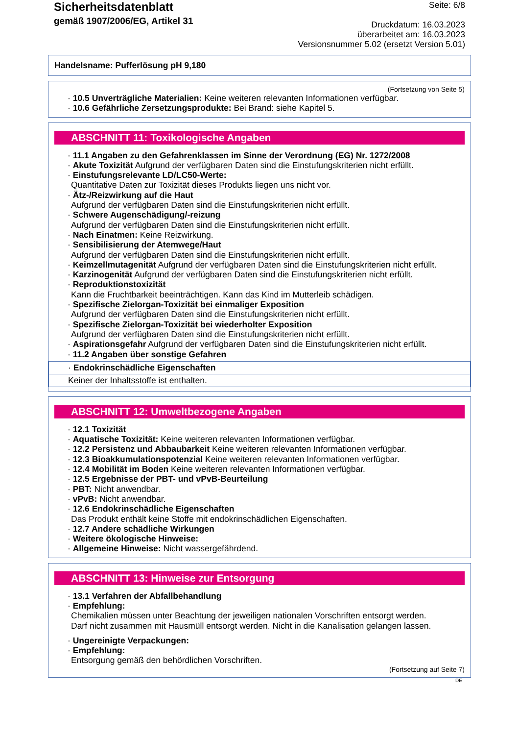Sicherheitsdatenblatt
gemäß 1907/2006/EG, Artikel 31
Seite: 6/8
Druckdatum: 16.03.2023
überarbeitet am: 16.03.2023
Versionsnummer 5.02 (ersetzt Version 5.01)
Handelsname: Pufferlösung pH 9,180
(Fortsetzung von Seite 5)
· 10.5 Unverträgliche Materialien: Keine weiteren relevanten Informationen verfügbar.
· 10.6 Gefährliche Zersetzungsprodukte: Bei Brand: siehe Kapitel 5.
ABSCHNITT 11: Toxikologische Angaben
· 11.1 Angaben zu den Gefahrenklassen im Sinne der Verordnung (EG) Nr. 1272/2008
· Akute Toxizität Aufgrund der verfügbaren Daten sind die Einstufungskriterien nicht erfüllt.
· Einstufungsrelevante LD/LC50-Werte:
Quantitative Daten zur Toxizität dieses Produkts liegen uns nicht vor.
· Ätz-/Reizwirkung auf die Haut
Aufgrund der verfügbaren Daten sind die Einstufungskriterien nicht erfüllt.
· Schwere Augenschädigung/-reizung
Aufgrund der verfügbaren Daten sind die Einstufungskriterien nicht erfüllt.
· Nach Einatmen: Keine Reizwirkung.
· Sensibilisierung der Atemwege/Haut
Aufgrund der verfügbaren Daten sind die Einstufungskriterien nicht erfüllt.
· Keimzellmutagenität Aufgrund der verfügbaren Daten sind die Einstufungskriterien nicht erfüllt.
· Karzinogenität Aufgrund der verfügbaren Daten sind die Einstufungskriterien nicht erfüllt.
· Reproduktionstoxizität
Kann die Fruchtbarkeit beeinträchtigen. Kann das Kind im Mutterleib schädigen.
· Spezifische Zielorgan-Toxizität bei einmaliger Exposition
Aufgrund der verfügbaren Daten sind die Einstufungskriterien nicht erfüllt.
· Spezifische Zielorgan-Toxizität bei wiederholter Exposition
Aufgrund der verfügbaren Daten sind die Einstufungskriterien nicht erfüllt.
· Aspirationsgefahr Aufgrund der verfügbaren Daten sind die Einstufungskriterien nicht erfüllt.
· 11.2 Angaben über sonstige Gefahren
· Endokrinschädliche Eigenschaften
Keiner der Inhaltsstoffe ist enthalten.
ABSCHNITT 12: Umweltbezogene Angaben
· 12.1 Toxizität
· Aquatische Toxizität: Keine weiteren relevanten Informationen verfügbar.
· 12.2 Persistenz und Abbaubarkeit Keine weiteren relevanten Informationen verfügbar.
· 12.3 Bioakkumulationspotenzial Keine weiteren relevanten Informationen verfügbar.
· 12.4 Mobilität im Boden Keine weiteren relevanten Informationen verfügbar.
· 12.5 Ergebnisse der PBT- und vPvB-Beurteilung
· PBT: Nicht anwendbar.
· vPvB: Nicht anwendbar.
· 12.6 Endokrinschädliche Eigenschaften
Das Produkt enthält keine Stoffe mit endokrinschädlichen Eigenschaften.
· 12.7 Andere schädliche Wirkungen
· Weitere ökologische Hinweise:
· Allgemeine Hinweise: Nicht wassergefährdend.
ABSCHNITT 13: Hinweise zur Entsorgung
· 13.1 Verfahren der Abfallbehandlung
· Empfehlung:
Chemikalien müssen unter Beachtung der jeweiligen nationalen Vorschriften entsorgt werden.
Darf nicht zusammen mit Hausmüll entsorgt werden. Nicht in die Kanalisation gelangen lassen.
· Ungereinigte Verpackungen:
· Empfehlung:
Entsorgung gemäß den behördlichen Vorschriften.
(Fortsetzung auf Seite 7)
DE